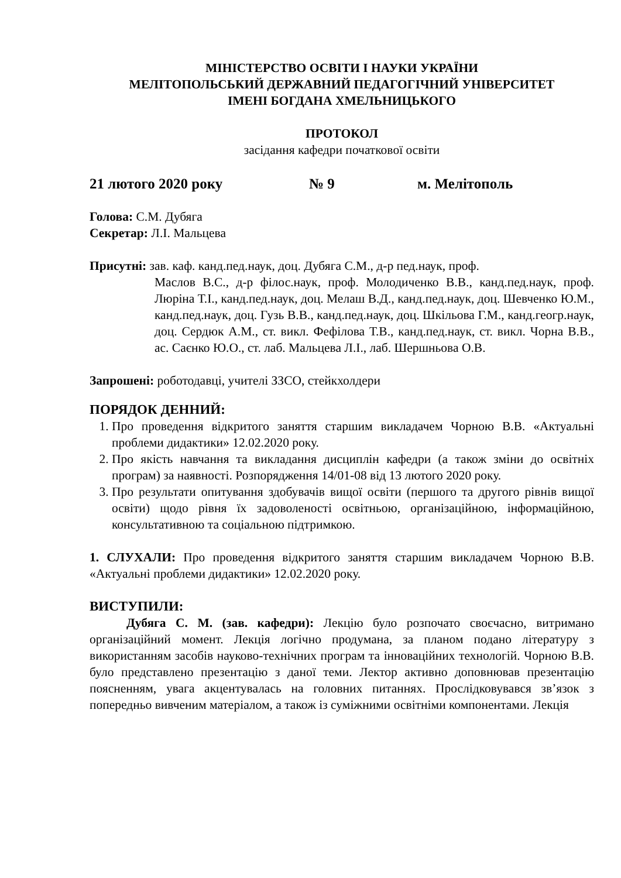МІНІСТЕРСТВО ОСВІТИ І НАУКИ УКРАЇНИ
МЕЛІТОПОЛЬСЬКИЙ ДЕРЖАВНИЙ ПЕДАГОГІЧНИЙ УНІВЕРСИТЕТ
ІМЕНІ БОГДАНА ХМЕЛЬНИЦЬКОГО
ПРОТОКОЛ
засідання кафедри початкової освіти
21 лютого 2020 року № 9 м. Мелітополь
Голова: С.М. Дубяга
Секретар: Л.І. Мальцева
Присутні: зав. каф. канд.пед.наук, доц. Дубяга С.М., д-р пед.наук, проф.
Маслов В.С., д-р філос.наук, проф. Молодиченко В.В., канд.пед.наук, проф. Люріна Т.І., канд.пед.наук, доц. Мелаш В.Д., канд.пед.наук, доц. Шевченко Ю.М., канд.пед.наук, доц. Гузь В.В., канд.пед.наук, доц. Шкільова Г.М., канд.геогр.наук, доц. Сердюк А.М., ст. викл. Фефілова Т.В., канд.пед.наук, ст. викл. Чорна В.В., ас. Саєнко Ю.О., ст. лаб. Мальцева Л.І., лаб. Шершньова О.В.
Запрошені: роботодавці, учителі ЗЗСО, стейкхолдери
ПОРЯДОК ДЕННИЙ:
1. Про проведення відкритого заняття старшим викладачем Чорною В.В. «Актуальні проблеми дидактики» 12.02.2020 року.
2. Про якість навчання та викладання дисциплін кафедри (а також зміни до освітніх програм) за наявності. Розпорядження 14/01-08 від 13 лютого 2020 року.
3. Про результати опитування здобувачів вищої освіти (першого та другого рівнів вищої освіти) щодо рівня їх задоволеності освітньою, організаційною, інформаційною, консультативною та соціальною підтримкою.
1. СЛУХАЛИ: Про проведення відкритого заняття старшим викладачем Чорною В.В. «Актуальні проблеми дидактики» 12.02.2020 року.
ВИСТУПИЛИ:
Дубяга С. М. (зав. кафедри): Лекцію було розпочато своєчасно, витримано організаційний момент. Лекція логічно продумана, за планом подано літературу з використанням засобів науково-технічних програм та інноваційних технологій. Чорною В.В. було представлено презентацію з даної теми. Лектор активно доповнював презентацію поясненням, увага акцентувалась на головних питаннях. Прослідковувався зв’язок з попередньо вивченим матеріалом, а також із суміжними освітніми компонентами. Лекція